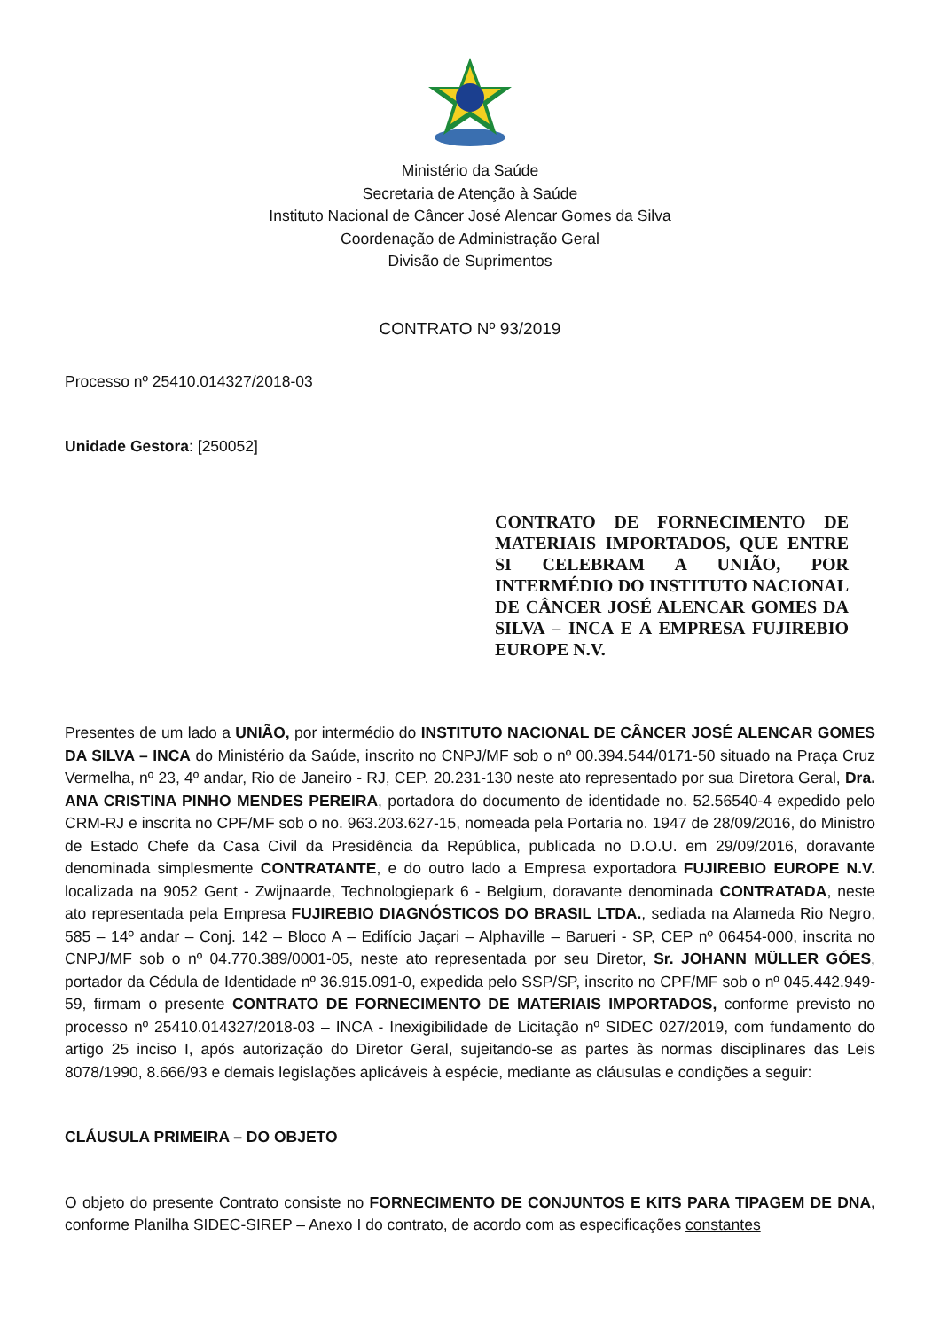Ministério da Saúde
Secretaria de Atenção à Saúde
Instituto Nacional de Câncer José Alencar Gomes da Silva
Coordenação de Administração Geral
Divisão de Suprimentos
CONTRATO Nº 93/2019
Processo nº 25410.014327/2018-03
Unidade Gestora: [250052]
CONTRATO DE FORNECIMENTO DE MATERIAIS IMPORTADOS, QUE ENTRE SI CELEBRAM A UNIÃO, POR INTERMÉDIO DO INSTITUTO NACIONAL DE CÂNCER JOSÉ ALENCAR GOMES DA SILVA – INCA E A EMPRESA FUJIREBIO EUROPE N.V.
Presentes de um lado a UNIÃO, por intermédio do INSTITUTO NACIONAL DE CÂNCER JOSÉ ALENCAR GOMES DA SILVA – INCA do Ministério da Saúde, inscrito no CNPJ/MF sob o nº 00.394.544/0171-50 situado na Praça Cruz Vermelha, nº 23, 4º andar, Rio de Janeiro - RJ, CEP. 20.231-130 neste ato representado por sua Diretora Geral, Dra. ANA CRISTINA PINHO MENDES PEREIRA, portadora do documento de identidade no. 52.56540-4 expedido pelo CRM-RJ e inscrita no CPF/MF sob o no. 963.203.627-15, nomeada pela Portaria no. 1947 de 28/09/2016, do Ministro de Estado Chefe da Casa Civil da Presidência da República, publicada no D.O.U. em 29/09/2016, doravante denominada simplesmente CONTRATANTE, e do outro lado a Empresa exportadora FUJIREBIO EUROPE N.V. localizada na 9052 Gent - Zwijnaarde, Technologiepark 6 - Belgium, doravante denominada CONTRATADA, neste ato representada pela Empresa FUJIREBIO DIAGNÓSTICOS DO BRASIL LTDA., sediada na Alameda Rio Negro, 585 – 14º andar – Conj. 142 – Bloco A – Edifício Jaçari – Alphaville – Barueri - SP, CEP nº 06454-000, inscrita no CNPJ/MF sob o nº 04.770.389/0001-05, neste ato representada por seu Diretor, Sr. JOHANN MÜLLER GÓES, portador da Cédula de Identidade nº 36.915.091-0, expedida pelo SSP/SP, inscrito no CPF/MF sob o nº 045.442.949-59, firmam o presente CONTRATO DE FORNECIMENTO DE MATERIAIS IMPORTADOS, conforme previsto no processo nº 25410.014327/2018-03 – INCA - Inexigibilidade de Licitação nº SIDEC 027/2019, com fundamento do artigo 25 inciso I, após autorização do Diretor Geral, sujeitando-se as partes às normas disciplinares das Leis 8078/1990, 8.666/93 e demais legislações aplicáveis à espécie, mediante as cláusulas e condições a seguir:
CLÁUSULA PRIMEIRA – DO OBJETO
O objeto do presente Contrato consiste no FORNECIMENTO DE CONJUNTOS E KITS PARA TIPAGEM DE DNA, conforme Planilha SIDEC-SIREP – Anexo I do contrato, de acordo com as especificações constantes